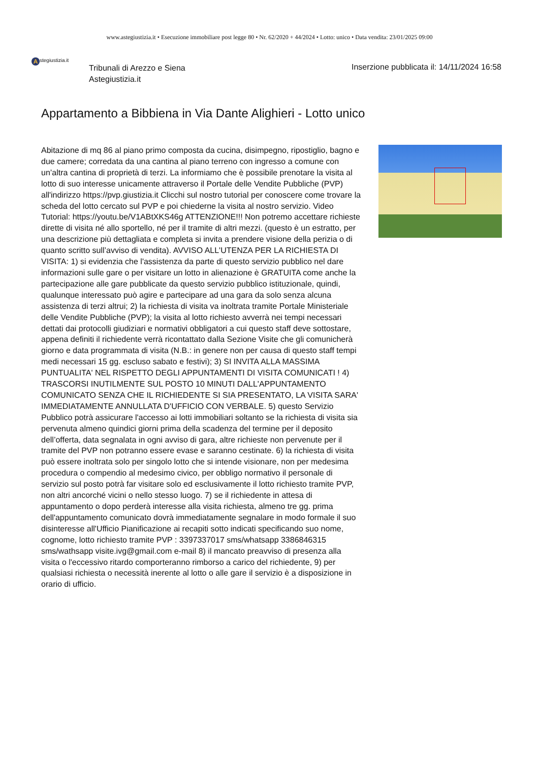www.astegiustizia.it • Esecuzione immobiliare post legge 80 • Nr. 62/2020 + 44/2024 • Lotto: unico • Data vendita: 23/01/2025 09:00
Astegiustizia.it
Tribunali di Arezzo e Siena
Astegiustizia.it
Inserzione pubblicata il: 14/11/2024 16:58
Appartamento a Bibbiena in Via Dante Alighieri - Lotto unico
Abitazione di mq 86 al piano primo composta da cucina, disimpegno, ripostiglio, bagno e due camere; corredata da una cantina al piano terreno con ingresso a comune con un’altra cantina di proprietà di terzi. La informiamo che è possibile prenotare la visita al lotto di suo interesse unicamente attraverso il Portale delle Vendite Pubbliche (PVP) all'indirizzo https://pvp.giustizia.it Clicchi sul nostro tutorial per conoscere come trovare la scheda del lotto cercato sul PVP e poi chiederne la visita al nostro servizio. Video Tutorial: https://youtu.be/V1ABtXKS46g ATTENZIONE!!! Non potremo accettare richieste dirette di visita né allo sportello, né per il tramite di altri mezzi. (questo è un estratto, per una descrizione più dettagliata e completa si invita a prendere visione della perizia o di quanto scritto sull’avviso di vendita). AVVISO ALL'UTENZA PER LA RICHIESTA DI VISITA: 1) si evidenzia che l'assistenza da parte di questo servizio pubblico nel dare informazioni sulle gare o per visitare un lotto in alienazione è GRATUITA come anche la partecipazione alle gare pubblicate da questo servizio pubblico istituzionale, quindi, qualunque interessato può agire e partecipare ad una gara da solo senza alcuna assistenza di terzi altrui; 2) la richiesta di visita va inoltrata tramite Portale Ministeriale delle Vendite Pubbliche (PVP); la visita al lotto richiesto avverrà nei tempi necessari dettati dai protocolli giudiziari e normativi obbligatori a cui questo staff deve sottostare, appena definiti il richiedente verrà ricontattato dalla Sezione Visite che gli comunicherà giorno e data programmata di visita (N.B.: in genere non per causa di questo staff tempi medi necessari 15 gg. escluso sabato e festivi); 3) SI INVITA ALLA MASSIMA PUNTUALITA' NEL RISPETTO DEGLI APPUNTAMENTI DI VISITA COMUNICATI ! 4) TRASCORSI INUTILMENTE SUL POSTO 10 MINUTI DALL'APPUNTAMENTO COMUNICATO SENZA CHE IL RICHIEDENTE SI SIA PRESENTATO, LA VISITA SARA' IMMEDIATAMENTE ANNULLATA D'UFFICIO CON VERBALE. 5) questo Servizio Pubblico potrà assicurare l'accesso ai lotti immobiliari soltanto se la richiesta di visita sia pervenuta almeno quindici giorni prima della scadenza del termine per il deposito dell’offerta, data segnalata in ogni avviso di gara, altre richieste non pervenute per il tramite del PVP non potranno essere evase e saranno cestinate. 6) la richiesta di visita può essere inoltrata solo per singolo lotto che si intende visionare, non per medesima procedura o compendio al medesimo civico, per obbligo normativo il personale di servizio sul posto potrà far visitare solo ed esclusivamente il lotto richiesto tramite PVP, non altri ancorché vicini o nello stesso luogo. 7) se il richiedente in attesa di appuntamento o dopo perderà interesse alla visita richiesta, almeno tre gg. prima dell'appuntamento comunicato dovrà immediatamente segnalare in modo formale il suo disinteresse all'Ufficio Pianificazione ai recapiti sotto indicati specificando suo nome, cognome, lotto richiesto tramite PVP : 3397337017 sms/whatsapp 3386846315 sms/wathsapp visite.ivg@gmail.com e-mail 8) il mancato preavviso di presenza alla visita o l'eccessivo ritardo comporteranno rimborso a carico del richiedente, 9) per qualsiasi richiesta o necessità inerente al lotto o alle gare il servizio è a disposizione in orario di ufficio.